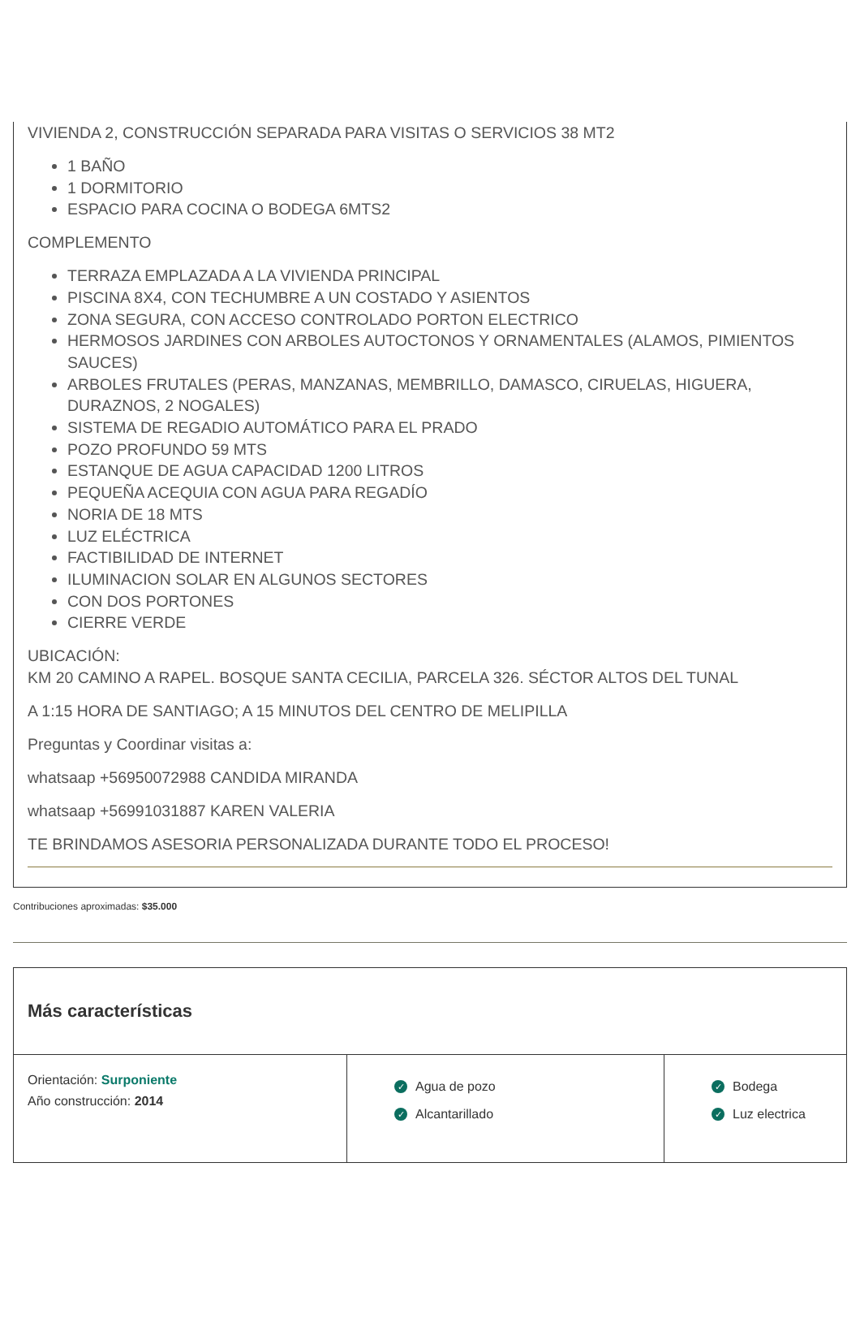VIVIENDA 2, CONSTRUCCIÓN SEPARADA PARA VISITAS O SERVICIOS 38 MT2
1 BAÑO
1 DORMITORIO
ESPACIO PARA COCINA O BODEGA 6MTS2
COMPLEMENTO
TERRAZA EMPLAZADA A LA VIVIENDA PRINCIPAL
PISCINA 8X4, CON TECHUMBRE A UN COSTADO Y ASIENTOS
ZONA SEGURA, CON ACCESO CONTROLADO PORTON ELECTRICO
HERMOSOS JARDINES CON ARBOLES AUTOCTONOS Y ORNAMENTALES (ALAMOS, PIMIENTOS SAUCES)
ARBOLES FRUTALES (PERAS, MANZANAS, MEMBRILLO, DAMASCO, CIRUELAS, HIGUERA, DURAZNOS, 2 NOGALES)
SISTEMA DE REGADIO AUTOMÁTICO PARA EL PRADO
POZO PROFUNDO 59 MTS
ESTANQUE DE AGUA CAPACIDAD 1200 LITROS
PEQUEÑA ACEQUIA CON AGUA PARA REGADÍO
NORIA DE 18 MTS
LUZ ELÉCTRICA
FACTIBILIDAD DE INTERNET
ILUMINACION SOLAR EN ALGUNOS SECTORES
CON DOS PORTONES
CIERRE VERDE
UBICACIÓN:
KM 20 CAMINO A RAPEL. BOSQUE SANTA CECILIA, PARCELA 326. SÉCTOR ALTOS DEL TUNAL
A 1:15 HORA DE SANTIAGO; A 15 MINUTOS DEL CENTRO DE MELIPILLA
Preguntas y Coordinar visitas a:
whatsaap +56950072988 CANDIDA MIRANDA
whatsaap +56991031887 KAREN VALERIA
TE BRINDAMOS ASESORIA PERSONALIZADA DURANTE TODO EL PROCESO!
Contribuciones aproximadas: $35.000
Más características
Orientación: Surponiente
Año construcción: 2014
✓ Agua de pozo
✓ Alcantarillado
✓ Bodega
✓ Luz electrica